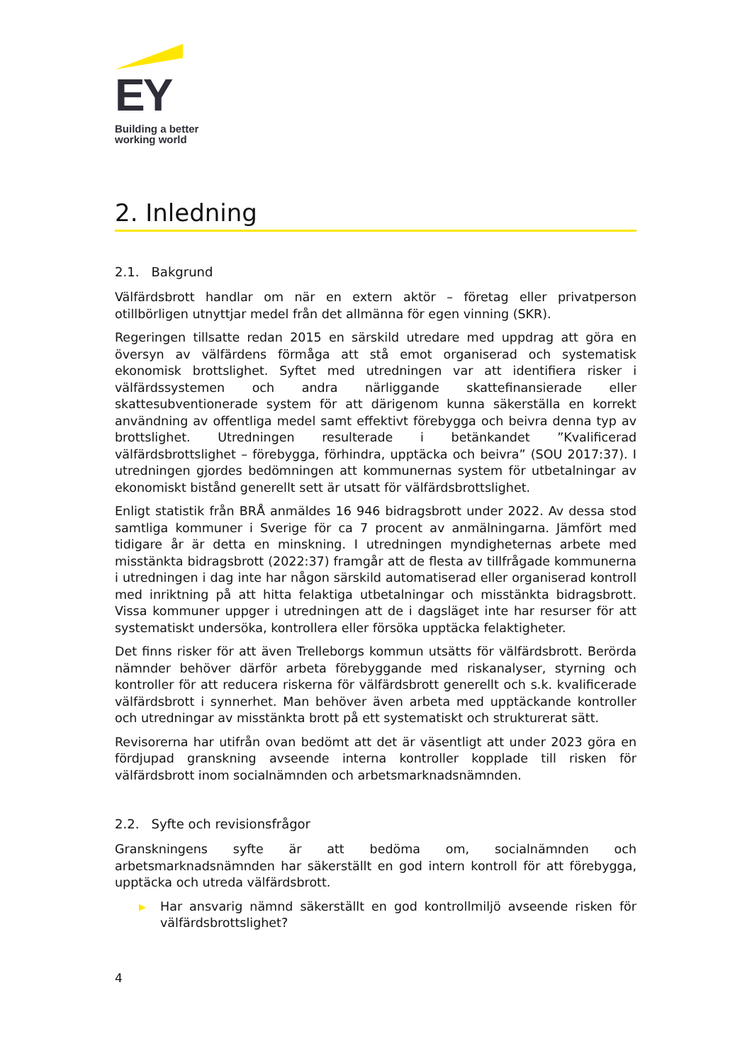EY
Building a better
working world
2. Inledning
2.1. Bakgrund
Välfärdsbrott handlar om när en extern aktör – företag eller privatperson otillbörligen utnyttjar medel från det allmänna för egen vinning (SKR).
Regeringen tillsatte redan 2015 en särskild utredare med uppdrag att göra en översyn av välfärdens förmåga att stå emot organiserad och systematisk ekonomisk brottslighet. Syftet med utredningen var att identifiera risker i välfärdssystemen och andra närliggande skattefinansierade eller skattesubventionerade system för att därigenom kunna säkerställa en korrekt användning av offentliga medel samt effektivt förebygga och beivra denna typ av brottslighet. Utredningen resulterade i betänkandet ”Kvalificerad välfärdsbrottslighet – förebygga, förhindra, upptäcka och beivra” (SOU 2017:37). I utredningen gjordes bedömningen att kommunernas system för utbetalningar av ekonomiskt bistånd generellt sett är utsatt för välfärdsbrottslighet.
Enligt statistik från BRÅ anmäldes 16 946 bidragsbrott under 2022. Av dessa stod samtliga kommuner i Sverige för ca 7 procent av anmälningarna. Jämfört med tidigare år är detta en minskning. I utredningen myndigheternas arbete med misstänkta bidragsbrott (2022:37) framgår att de flesta av tillfrågade kommunerna i utredningen i dag inte har någon särskild automatiserad eller organiserad kontroll med inriktning på att hitta felaktiga utbetalningar och misstänkta bidragsbrott. Vissa kommuner uppger i utredningen att de i dagsläget inte har resurser för att systematiskt undersöka, kontrollera eller försöka upptäcka felaktigheter.
Det finns risker för att även Trelleborgs kommun utsätts för välfärdsbrott. Berörda nämnder behöver därför arbeta förebyggande med riskanalyser, styrning och kontroller för att reducera riskerna för välfärdsbrott generellt och s.k. kvalificerade välfärdsbrott i synnerhet. Man behöver även arbeta med upptäckande kontroller och utredningar av misstänkta brott på ett systematiskt och strukturerat sätt.
Revisorerna har utifrån ovan bedömt att det är väsentligt att under 2023 göra en fördjupad granskning avseende interna kontroller kopplade till risken för välfärdsbrott inom socialnämnden och arbetsmarknadsnämnden.
2.2. Syfte och revisionsfrågor
Granskningens syfte är att bedöma om, socialnämnden och arbetsmarknadsnämnden har säkerställt en god intern kontroll för att förebygga, upptäcka och utreda välfärdsbrott.
▶ Har ansvarig nämnd säkerställt en god kontrollmiljö avseende risken för välfärdsbrottslighet?
4